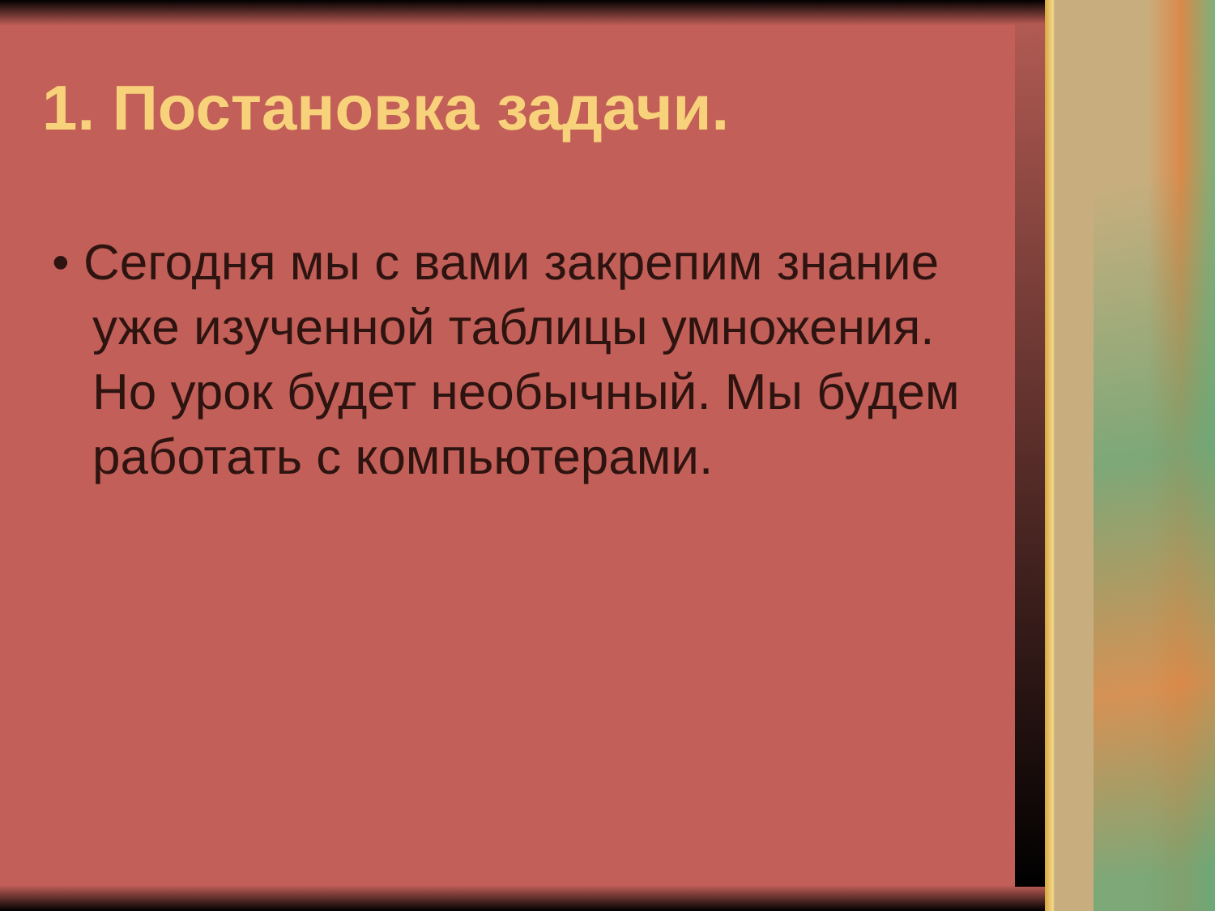1. Постановка задачи.
• Сегодня мы с вами закрепим знание уже изученной таблицы умножения. Но урок будет необычный. Мы будем работать с компьютерами.